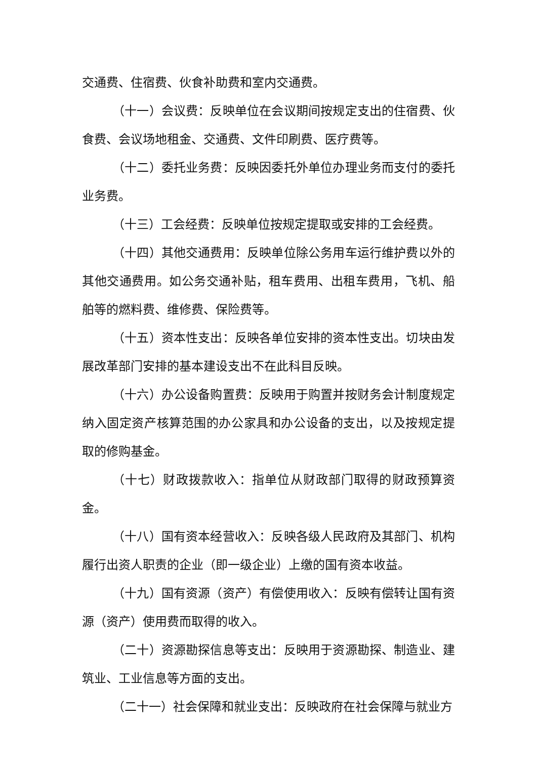交通费、住宿费、伙食补助费和室内交通费。
（十一）会议费：反映单位在会议期间按规定支出的住宿费、伙食费、会议场地租金、交通费、文件印刷费、医疗费等。
（十二）委托业务费：反映因委托外单位办理业务而支付的委托业务费。
（十三）工会经费：反映单位按规定提取或安排的工会经费。
（十四）其他交通费用：反映单位除公务用车运行维护费以外的其他交通费用。如公务交通补贴，租车费用、出租车费用，飞机、船舶等的燃料费、维修费、保险费等。
（十五）资本性支出：反映各单位安排的资本性支出。切块由发展改革部门安排的基本建设支出不在此科目反映。
（十六）办公设备购置费：反映用于购置并按财务会计制度规定纳入固定资产核算范围的办公家具和办公设备的支出，以及按规定提取的修购基金。
（十七）财政拨款收入：指单位从财政部门取得的财政预算资金。
（十八）国有资本经营收入：反映各级人民政府及其部门、机构履行出资人职责的企业（即一级企业）上缴的国有资本收益。
（十九）国有资源（资产）有偿使用收入：反映有偿转让国有资源（资产）使用费而取得的收入。
（二十）资源勘探信息等支出：反映用于资源勘探、制造业、建筑业、工业信息等方面的支出。
（二十一）社会保障和就业支出：反映政府在社会保障与就业方